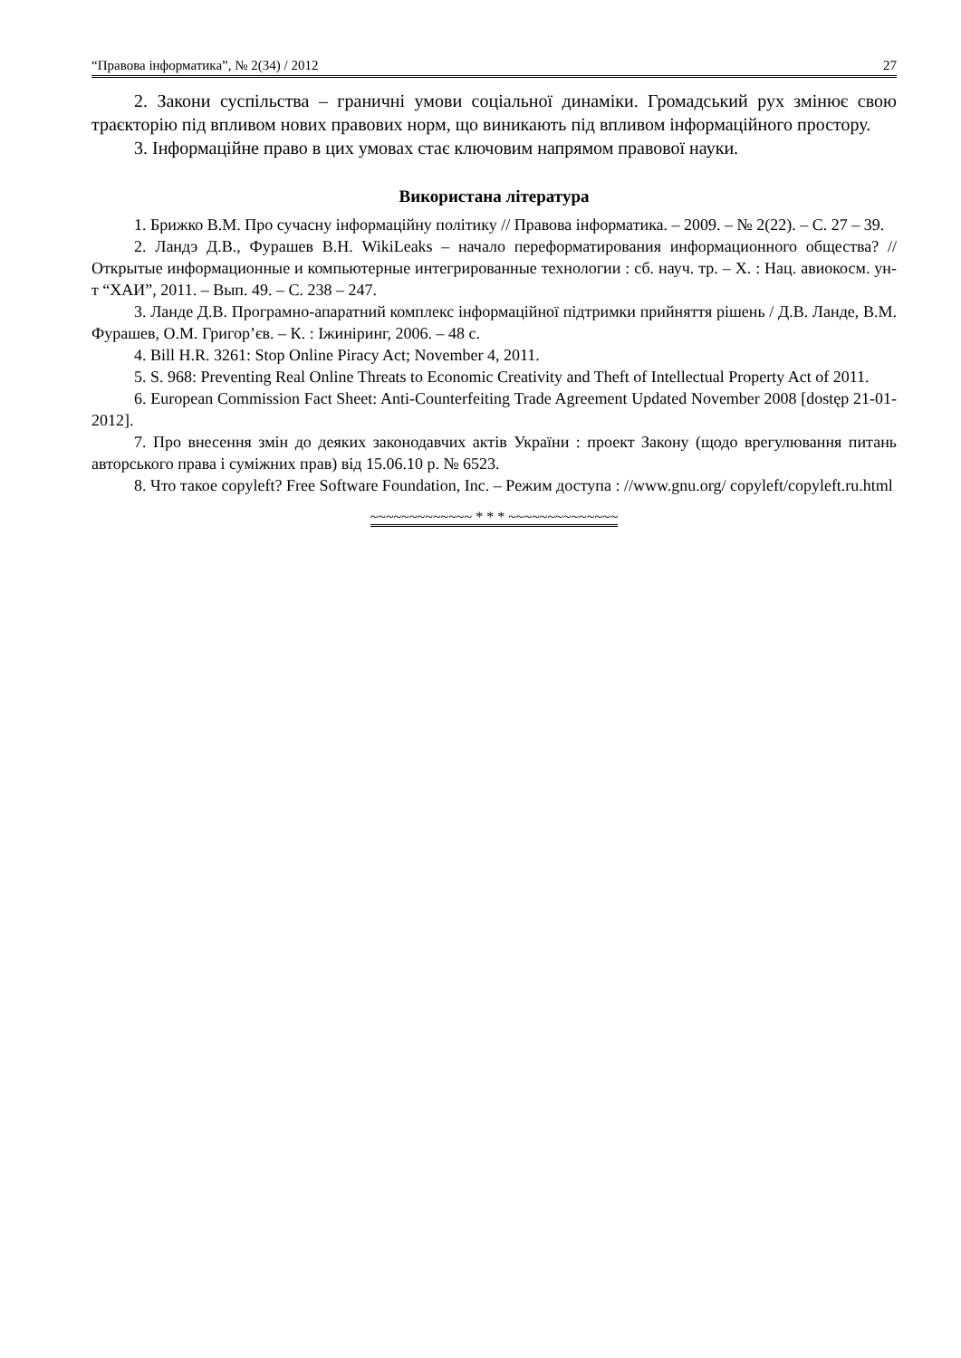“Правова інформатика”, № 2(34) / 2012 27
2. Закони суспільства – граничні умови соціальної динаміки. Громадський рух змінює свою траєкторію під впливом нових правових норм, що виникають під впливом інформаційного простору.
3. Інформаційне право в цих умовах стає ключовим напрямом правової науки.
Використана література
1. Брижко В.М. Про сучасну інформаційну політику // Правова інформатика. – 2009. – № 2(22). – С. 27 – 39.
2. Ландэ Д.В., Фурашев В.Н. WikiLeaks – начало переформатирования информационного общества? // Открытые информационные и компьютерные интегрированные технологии : сб. науч. тр. – Х. : Нац. авиокосм. ун-т “ХАИ”, 2011. – Вып. 49. – С. 238 – 247.
3. Ланде Д.В. Програмно-апаратний комплекс інформаційної підтримки прийняття рішень / Д.В. Ланде, В.М. Фурашев, О.М. Григор’єв. – К. : Іжиніринг, 2006. – 48 с.
4. Bill H.R. 3261: Stop Online Piracy Act; November 4, 2011.
5. S. 968: Preventing Real Online Threats to Economic Creativity and Theft of Intellectual Property Act of 2011.
6. European Commission Fact Sheet: Anti-Counterfeiting Trade Agreement Updated November 2008 [dostęp 21-01-2012].
7. Про внесення змін до деяких законодавчих актів України : проект Закону (щодо врегулювання питань авторського права і суміжних прав) від 15.06.10 р. № 6523.
8. Что такое copyleft? Free Software Foundation, Inc. – Режим доступа : //www.gnu.org/ copyleft/copyleft.ru.html
~~~~~~~~~~~~~ * * * ~~~~~~~~~~~~~~